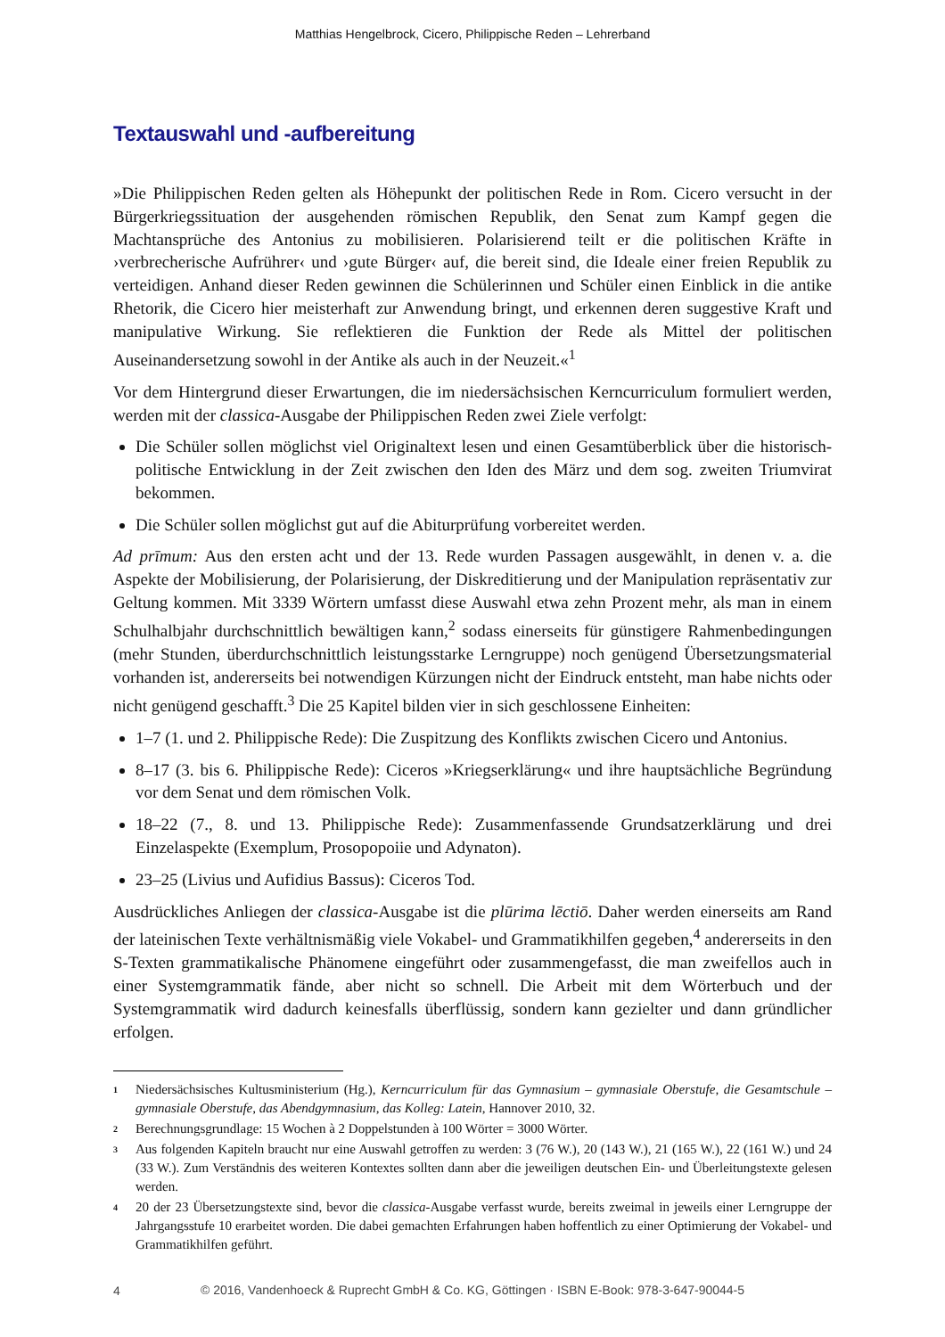Matthias Hengelbrock, Cicero, Philippische Reden – Lehrerband
Textauswahl und -aufbereitung
»Die Philippischen Reden gelten als Höhepunkt der politischen Rede in Rom. Cicero versucht in der Bürgerkriegssituation der ausgehenden römischen Republik, den Senat zum Kampf gegen die Machtansprüche des Antonius zu mobilisieren. Polarisierend teilt er die politischen Kräfte in ›verbrecherische Aufrührer‹ und ›gute Bürger‹ auf, die bereit sind, die Ideale einer freien Republik zu verteidigen. Anhand dieser Reden gewinnen die Schülerinnen und Schüler einen Einblick in die antike Rhetorik, die Cicero hier meisterhaft zur Anwendung bringt, und erkennen deren suggestive Kraft und manipulative Wirkung. Sie reflektieren die Funktion der Rede als Mittel der politischen Auseinandersetzung sowohl in der Antike als auch in der Neuzeit.«<sup>1</sup>
Vor dem Hintergrund dieser Erwartungen, die im niedersächsischen Kerncurriculum formuliert werden, werden mit der classica-Ausgabe der Philippischen Reden zwei Ziele verfolgt:
Die Schüler sollen möglichst viel Originaltext lesen und einen Gesamtüberblick über die historisch-politische Entwicklung in der Zeit zwischen den Iden des März und dem sog. zweiten Triumvirat bekommen.
Die Schüler sollen möglichst gut auf die Abiturprüfung vorbereitet werden.
Ad prīmum: Aus den ersten acht und der 13. Rede wurden Passagen ausgewählt, in denen v. a. die Aspekte der Mobilisierung, der Polarisierung, der Diskreditierung und der Manipulation repräsentativ zur Geltung kommen. Mit 3339 Wörtern umfasst diese Auswahl etwa zehn Prozent mehr, als man in einem Schulhalbjahr durchschnittlich bewältigen kann,<sup>2</sup> sodass einerseits für günstigere Rahmenbedingungen (mehr Stunden, überdurchschnittlich leistungsstarke Lerngruppe) noch genügend Übersetzungsmaterial vorhanden ist, andererseits bei notwendigen Kürzungen nicht der Eindruck entsteht, man habe nichts oder nicht genügend geschafft.<sup>3</sup> Die 25 Kapitel bilden vier in sich geschlossene Einheiten:
1–7 (1. und 2. Philippische Rede): Die Zuspitzung des Konflikts zwischen Cicero und Antonius.
8–17 (3. bis 6. Philippische Rede): Ciceros »Kriegserklärung« und ihre hauptsächliche Begründung vor dem Senat und dem römischen Volk.
18–22 (7., 8. und 13. Philippische Rede): Zusammenfassende Grundsatzerklärung und drei Einzelaspekte (Exemplum, Prosopopoiie und Adynaton).
23–25 (Livius und Aufidius Bassus): Ciceros Tod.
Ausdrückliches Anliegen der classica-Ausgabe ist die plūrima lēctiō. Daher werden einerseits am Rand der lateinischen Texte verhältnismäßig viele Vokabel- und Grammatikhilfen gegeben,<sup>4</sup> andererseits in den S-Texten grammatikalische Phänomene eingeführt oder zusammengefasst, die man zweifellos auch in einer Systemgrammatik fände, aber nicht so schnell. Die Arbeit mit dem Wörterbuch und der Systemgrammatik wird dadurch keinesfalls überflüssig, sondern kann gezielter und dann gründlicher erfolgen.
1 Niedersächsisches Kultusministerium (Hg.), Kerncurriculum für das Gymnasium – gymnasiale Oberstufe, die Gesamtschule – gymnasiale Oberstufe, das Abendgymnasium, das Kolleg: Latein, Hannover 2010, 32.
2 Berechnungsgrundlage: 15 Wochen à 2 Doppelstunden à 100 Wörter = 3000 Wörter.
3 Aus folgenden Kapiteln braucht nur eine Auswahl getroffen zu werden: 3 (76 W.), 20 (143 W.), 21 (165 W.), 22 (161 W.) und 24 (33 W.). Zum Verständnis des weiteren Kontextes sollten dann aber die jeweiligen deutschen Ein- und Überleitungstexte gelesen werden.
4 20 der 23 Übersetzungstexte sind, bevor die classica-Ausgabe verfasst wurde, bereits zweimal in jeweils einer Lerngruppe der Jahrgangsstufe 10 erarbeitet worden. Die dabei gemachten Erfahrungen haben hoffentlich zu einer Optimierung der Vokabel- und Grammatikhilfen geführt.
4
© 2016, Vandenhoeck & Ruprecht GmbH & Co. KG, Göttingen · ISBN E-Book: 978-3-647-90044-5